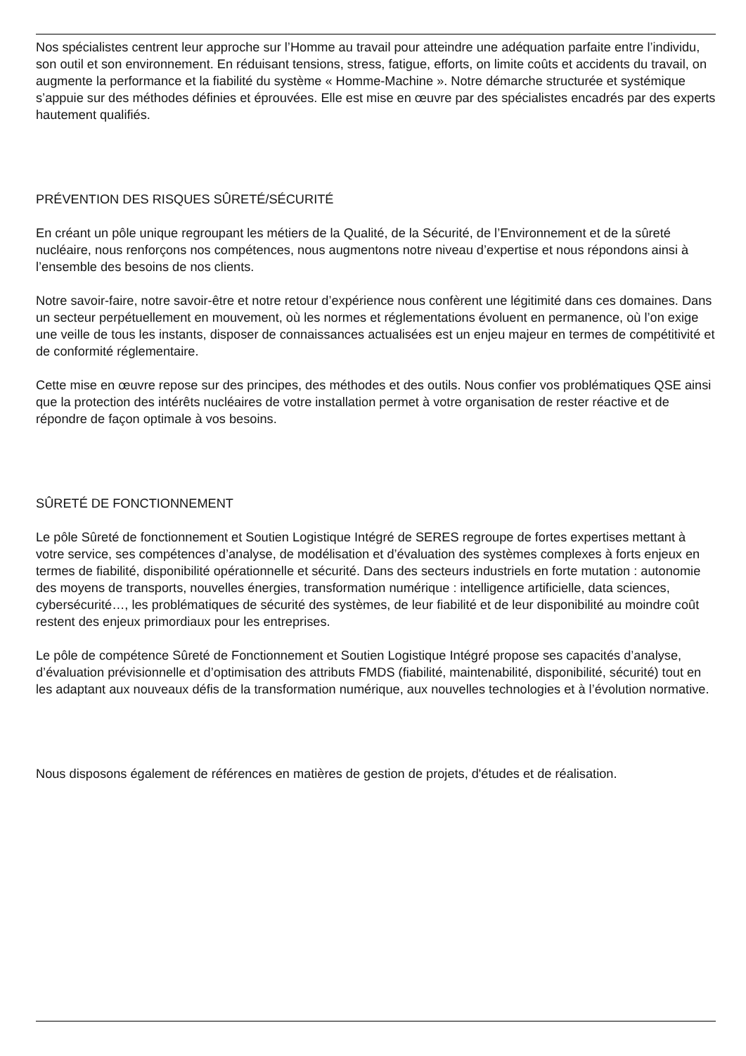Nos spécialistes centrent leur approche sur l’Homme au travail pour atteindre une adéquation parfaite entre l’individu, son outil et son environnement. En réduisant tensions, stress, fatigue, efforts, on limite coûts et accidents du travail, on augmente la performance et la fiabilité du système « Homme-Machine ». Notre démarche structurée et systémique s’appuie sur des méthodes définies et éprouvées. Elle est mise en œuvre par des spécialistes encadrés par des experts hautement qualifiés.
PRÉVENTION DES RISQUES SÛRETÉ/SÉCURITÉ
En créant un pôle unique regroupant les métiers de la Qualité, de la Sécurité, de l’Environnement et de la sûreté nucléaire, nous renforçons nos compétences, nous augmentons notre niveau d’expertise et nous répondons ainsi à l’ensemble des besoins de nos clients.
Notre savoir-faire, notre savoir-être et notre retour d’expérience nous confèrent une légitimité dans ces domaines. Dans un secteur perpétuellement en mouvement, où les normes et réglementations évoluent en permanence, où l’on exige une veille de tous les instants, disposer de connaissances actualisées est un enjeu majeur en termes de compétitivité et de conformité réglementaire.
Cette mise en œuvre repose sur des principes, des méthodes et des outils. Nous confier vos problématiques QSE ainsi que la protection des intérêts nucléaires de votre installation permet à votre organisation de rester réactive et de répondre de façon optimale à vos besoins.
SÛRETÉ DE FONCTIONNEMENT
Le pôle Sûreté de fonctionnement et Soutien Logistique Intégré de SERES regroupe de fortes expertises mettant à votre service, ses compétences d’analyse, de modélisation et d’évaluation des systèmes complexes à forts enjeux en termes de fiabilité, disponibilité opérationnelle et sécurité. Dans des secteurs industriels en forte mutation : autonomie des moyens de transports, nouvelles énergies, transformation numérique : intelligence artificielle, data sciences, cybersécurité…, les problématiques de sécurité des systèmes, de leur fiabilité et de leur disponibilité au moindre coût restent des enjeux primordiaux pour les entreprises.
Le pôle de compétence Sûreté de Fonctionnement et Soutien Logistique Intégré propose ses capacités d’analyse, d’évaluation prévisionnelle et d’optimisation des attributs FMDS (fiabilité, maintenabilité, disponibilité, sécurité) tout en les adaptant aux nouveaux défis de la transformation numérique, aux nouvelles technologies et à l’évolution normative.
Nous disposons également de références en matières de gestion de projets, d'études et de réalisation.